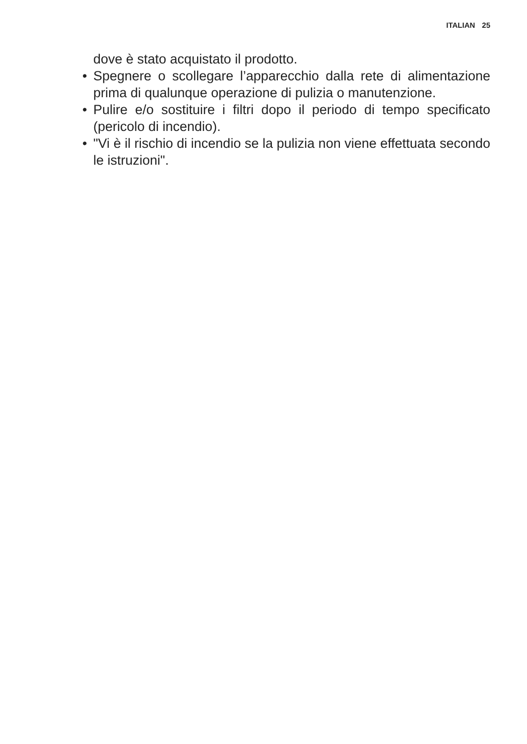ITALIAN 25
dove è stato acquistato il prodotto.
• Spegnere o scollegare l’apparecchio dalla rete di ali­mentazione prima di qualunque operazione di pulizia o manutenzione.
• Pulire e/o sostituire i filtri dopo il periodo di tempo spe­cificato (pericolo di incendio).
• "Vi è il rischio di incendio se la pulizia non viene effettuata secondo le istruzioni".